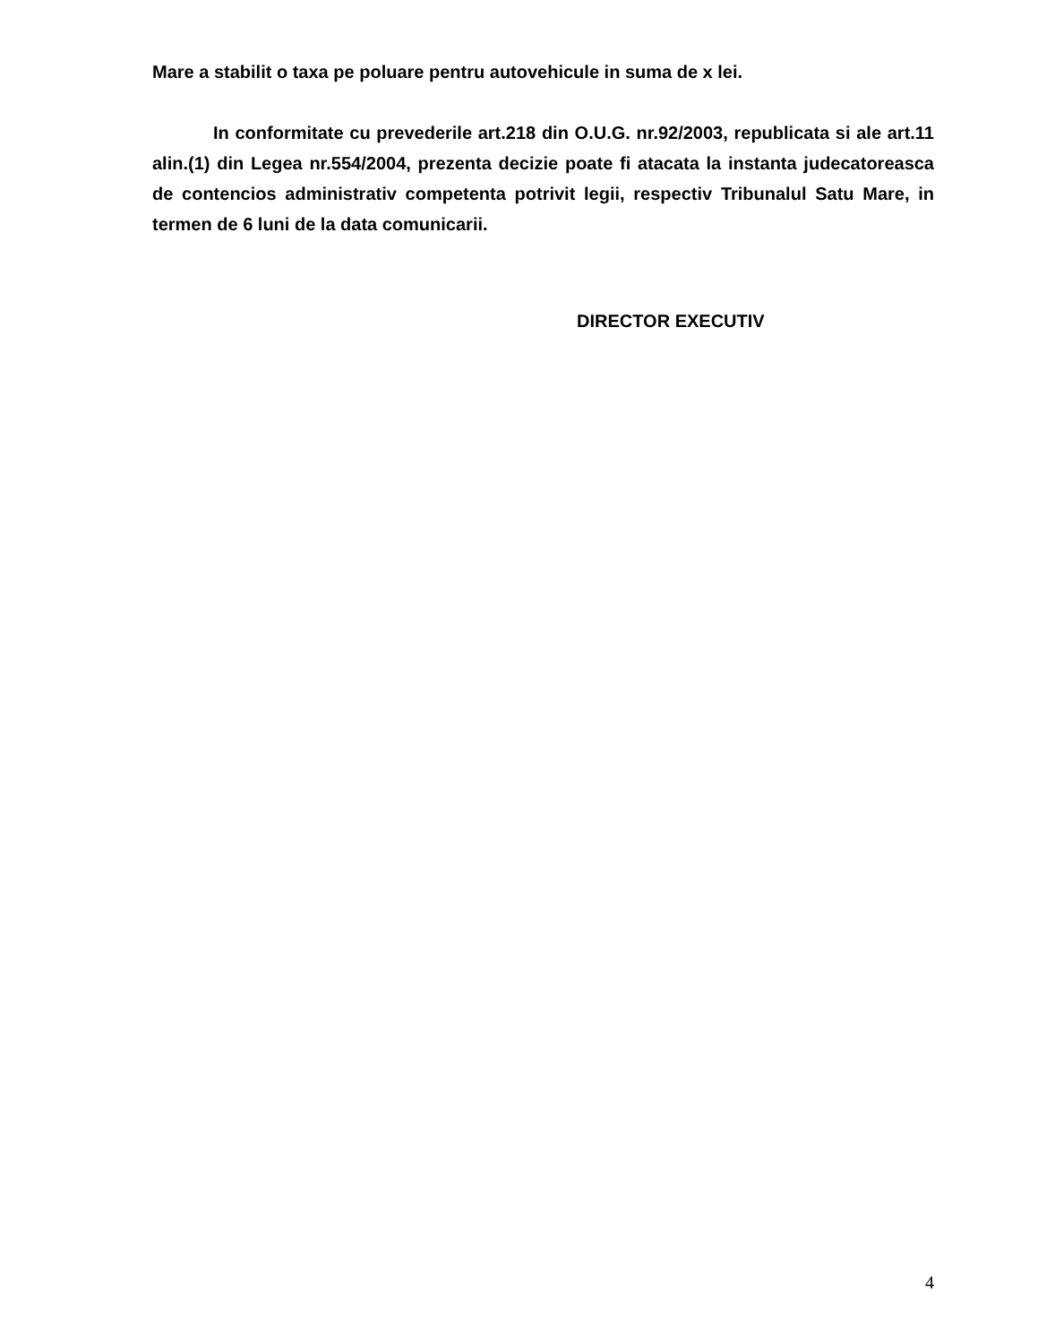Mare a stabilit o taxa pe poluare pentru autovehicule in suma de x lei.
In conformitate cu prevederile art.218 din O.U.G. nr.92/2003, republicata si ale art.11 alin.(1) din Legea nr.554/2004, prezenta decizie poate fi atacata la instanta judecatoreasca de contencios administrativ competenta potrivit legii, respectiv Tribunalul Satu Mare, in termen de 6 luni de la data comunicarii.
DIRECTOR EXECUTIV
4